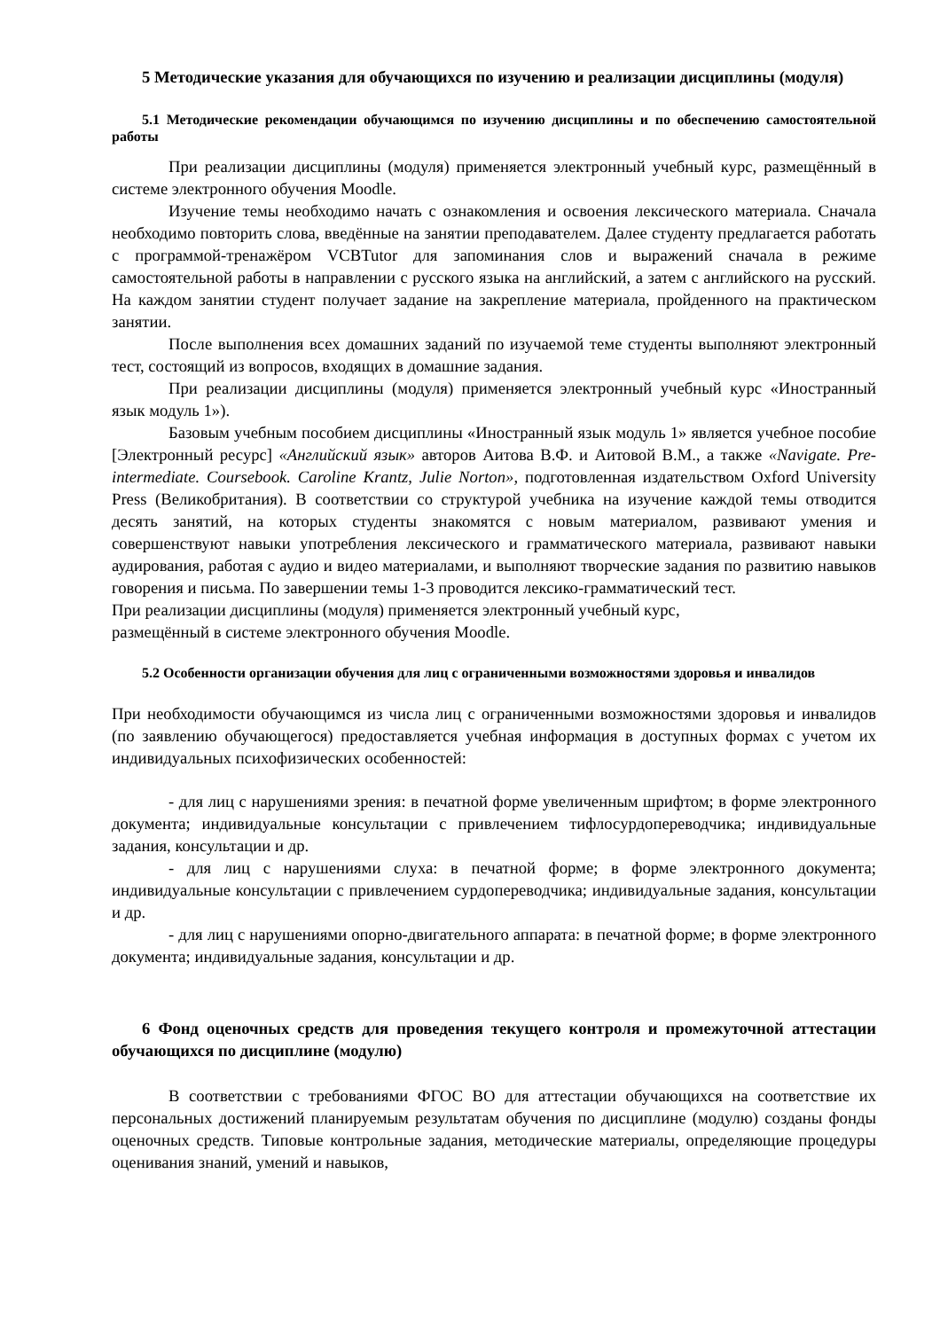5 Методические указания для обучающихся по изучению и реализации дисциплины (модуля)
5.1 Методические рекомендации обучающимся по изучению дисциплины и по обеспечению самостоятельной работы
При реализации дисциплины (модуля) применяется электронный учебный курс, размещённый в системе электронного обучения Moodle.
Изучение темы необходимо начать с ознакомления и освоения лексического материала. Сначала необходимо повторить слова, введённые на занятии преподавателем. Далее студенту предлагается работать с программой-тренажёром VCBTutor для запоминания слов и выражений сначала в режиме самостоятельной работы в направлении с русского языка на английский, а затем с английского на русский. На каждом занятии студент получает задание на закрепление материала, пройденного на практическом занятии.
После выполнения всех домашних заданий по изучаемой теме студенты выполняют электронный тест, состоящий из вопросов, входящих в домашние задания.
При реализации дисциплины (модуля) применяется электронный учебный курс «Иностранный язык модуль 1»).
Базовым учебным пособием дисциплины «Иностранный язык модуль 1» является учебное пособие [Электронный ресурс] «Английский язык» авторов Аитова В.Ф. и Аитовой В.М., а также «Navigate. Pre-intermediate. Coursebook. Caroline Krantz, Julie Norton», подготовленная издательством Oxford University Press (Великобритания). В соответствии со структурой учебника на изучение каждой темы отводится десять занятий, на которых студенты знакомятся с новым материалом, развивают умения и совершенствуют навыки употребления лексического и грамматического материала, развивают навыки аудирования, работая с аудио и видео материалами, и выполняют творческие задания по развитию навыков говорения и письма. По завершении темы 1-3 проводится лексико-грамматический тест.
При реализации дисциплины (модуля) применяется электронный учебный курс,
размещённый в системе электронного обучения Moodle.
5.2 Особенности организации обучения для лиц с ограниченными возможностями здоровья и инвалидов
При необходимости обучающимся из числа лиц с ограниченными возможностями здоровья и инвалидов (по заявлению обучающегося) предоставляется учебная информация в доступных формах с учетом их индивидуальных психофизических особенностей:
- для лиц с нарушениями зрения: в печатной форме увеличенным шрифтом; в форме электронного документа; индивидуальные консультации с привлечением тифлосурдопереводчика; индивидуальные задания, консультации и др.
- для лиц с нарушениями слуха: в печатной форме; в форме электронного документа; индивидуальные консультации с привлечением сурдопереводчика; индивидуальные задания, консультации и др.
- для лиц с нарушениями опорно-двигательного аппарата: в печатной форме; в форме электронного документа; индивидуальные задания, консультации и др.
6 Фонд оценочных средств для проведения текущего контроля и промежуточной аттестации обучающихся по дисциплине (модулю)
В соответствии с требованиями ФГОС ВО для аттестации обучающихся на соответствие их персональных достижений планируемым результатам обучения по дисциплине (модулю) созданы фонды оценочных средств. Типовые контрольные задания, методические материалы, определяющие процедуры оценивания знаний, умений и навыков,